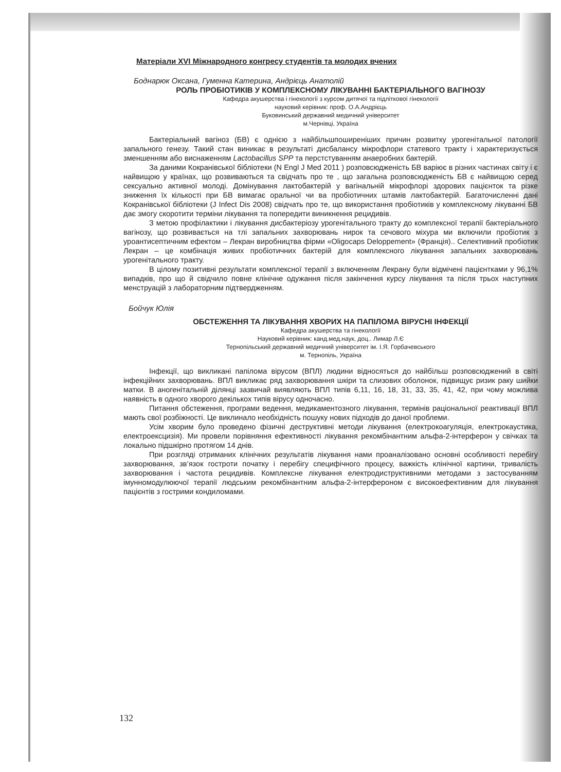Матеріали XVI Міжнародного конгресу студентів та молодих вчених
Боднарюк Оксана, Гуменна Катерина, Андрієць Анатолій
РОЛЬ ПРОБІОТИКІВ У КОМПЛЕКСНОМУ ЛІКУВАННІ БАКТЕРІАЛЬНОГО ВАГІНОЗУ
Кафедра акушерства і гінекології з курсом дитячої та підліткової гінекології
науковий керівник: проф. О.А.Андрієць
Буковинський державний медичний університет
м.Чернівці, Україна
Бактеріальний вагіноз (БВ) є однією з найбільшпоширеніших причин розвитку урогенітальної патології запального генезу. Такий стан виникає в результаті дисбалансу мікрофлори статевого тракту і характеризується зменшенням або виснаженням Lactobacillus SPP та перстстуванням анаеробних бактерій.
За даними Кокранівської бібліотеки (N Engl J Med 2011 ) розповсюдженість БВ варіює в різних частинах світу і є найвищою у країнах, що розвиваються та свідчать про те , що загальна розповсюдженість БВ є найвищою серед сексуально активної молоді. Домінування лактобактерій у вагінальній мікрофлорі здорових пацієнток та різке зниження їх кількості при БВ вимагає оральної чи ва пробіотичних штамів лактобактерій. Багаточисленні дані Кокранівської бібліотеки (J Infect Dis 2008) свідчать про те, що використання пробіотиків у комплексному лікуванні БВ дає змогу скоротити терміни лікування та попередити виникнення рецидивів.
З метою профілактики і лікування дисбактеріозу урогенітального тракту до комплексної терапії бактеріального вагінозу, що розвивається на тлі запальних захворювань нирок та сечового міхура ми включили пробіотик з уроантисептичним ефектом – Лекран виробництва фірми «Oligocaps Deloppement» (Франція).. Селективний пробіотик Лекран – це комбінація живих пробіотичних бактерій для комплексного лікування запальних захворювань урогенітального тракту.
В цілому позитивні результати комплексної терапії з включенням Лекрану були відмічені пацієнтками у 96,1% випадків, про що й свідчило повне клінічне одужання після закінчення курсу лікування та після трьох наступних менструацій з лабораторним підтвердженням.
Бойчук Юлія
ОБСТЕЖЕННЯ ТА ЛІКУВАННЯ ХВОРИХ НА ПАПІЛОМА ВІРУСНІ ІНФЕКЦІЇ
Кафедра акушерства та гінекології
Науковий керівник: канд.мед.наук, доц.. Лимар Л.Є
Тернопільський державний медичний університет ім. І.Я. Горбачевського
м. Тернопіль, Україна
Інфекції, що викликані папілома вірусом (ВПЛ) людини відносяться до найбільш розповсюджений в світі інфекційних захворювань. ВПЛ викликає ряд захворювання шкіри та слизових оболонок, підвищує ризик раку шийки матки. В аногенітальній ділянці зазвичай виявляють ВПЛ типів 6,11, 16, 18, 31, 33, 35, 41, 42, при чому можлива наявність в одного хворого декількох типів вірусу одночасно.
Питання обстеження, програми ведення, медикаментозного лікування, термінів раціональної реактивації ВПЛ мають свої розбіжності. Це виклинало необхідність пошуку нових підходів до даної проблеми.
Усім хворим було проведено фізичні деструктивні методи лікування (електрокоагуляція, електрокаустика, електроексцизія). Ми провели порівняння ефективності лікування рекомбінантним альфа-2-інтерферон у свічках та локально підшкірно протягом 14 днів.
При розгляді отриманих клінічних результатів лікування нами проаналізовано основні особливості перебігу захворювання, зв’язок гостроти початку і перебігу специфічного процесу, важкість клінічної картини, тривалість захворювання і частота рецидивів. Комплексне лікування електродиструктивними методами з застосуванням імунномодулюючої терапії людським рекомбінантним альфа-2-інтерфероном є високоефективним для лікування пацієнтів з гострими кондиломами.
132